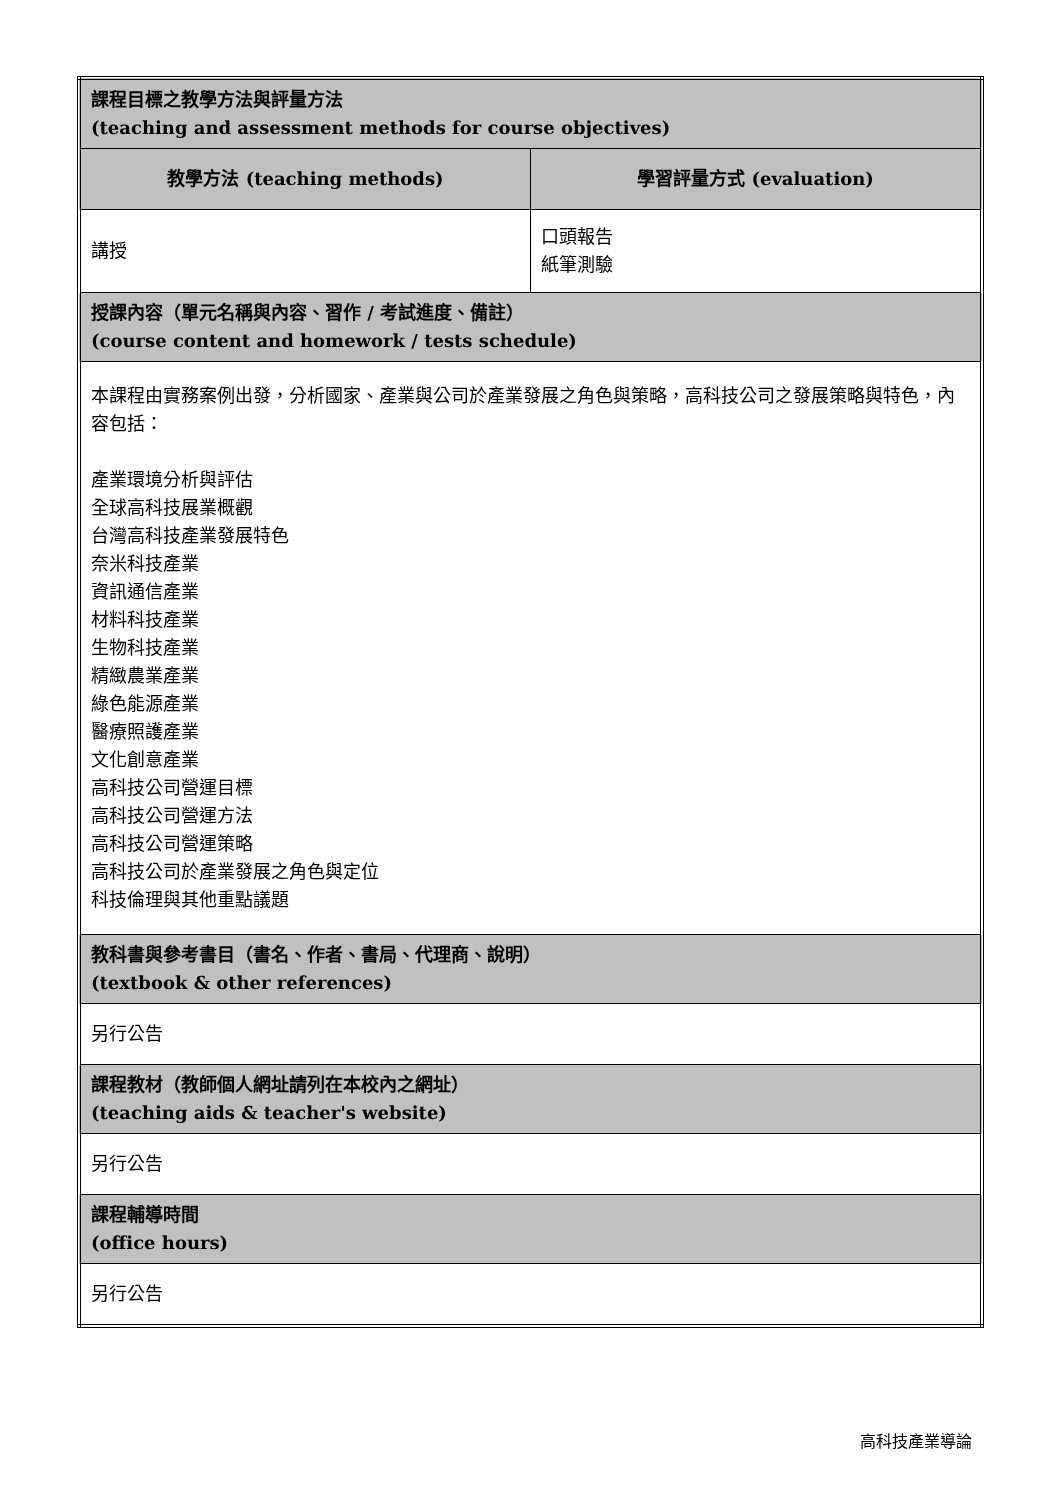| 課程目標之教學方法與評量方法 (teaching and assessment methods for course objectives) | |
| 教學方法 (teaching methods) | 學習評量方式 (evaluation) |
| 講授 | 口頭報告 紙筆測驗 |
| 授課內容（單元名稱與內容、習作 / 考試進度、備註） (course content and homework / tests schedule) | |
| 本課程由實務案例出發，分析國家、產業與公司於產業發展之角色與策略，高科技公司之發展策略與特色，內容包括： 產業環境分析與評估 全球高科技展業概觀 台灣高科技產業發展特色 奈米科技產業 資訊通信產業 材料科技產業 生物科技產業 精緻農業產業 綠色能源產業 醫療照護產業 文化創意產業 高科技公司營運目標 高科技公司營運方法 高科技公司營運策略 高科技公司於產業發展之角色與定位 科技倫理與其他重點議題 | |
| 教科書與參考書目（書名、作者、書局、代理商、說明） (textbook & other references) | |
| 另行公告 | |
| 課程教材（教師個人網址請列在本校內之網址） (teaching aids & teacher's website) | |
| 另行公告 | |
| 課程輔導時間 (office hours) | |
| 另行公告 | |
高科技產業導論